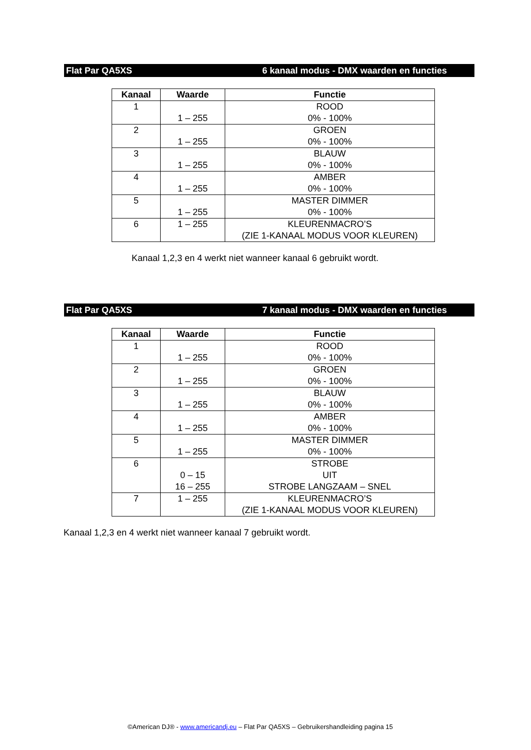Flat Par QA5XS 6 kanaal modus - DMX waarden en functies
| Kanaal | Waarde | Functie |
| --- | --- | --- |
| 1 | 1 – 255 | ROOD 0% - 100% |
| 2 | 1 – 255 | GROEN 0% - 100% |
| 3 | 1 – 255 | BLAUW 0% - 100% |
| 4 | 1 – 255 | AMBER 0% - 100% |
| 5 | 1 – 255 | MASTER DIMMER 0% - 100% |
| 6 | 1 – 255 | KLEURENMACRO’S (ZIE 1-KANAAL MODUS VOOR KLEUREN) |
Kanaal 1,2,3 en 4 werkt niet wanneer kanaal 6 gebruikt wordt.
Flat Par QA5XS 7 kanaal modus - DMX waarden en functies
| Kanaal | Waarde | Functie |
| --- | --- | --- |
| 1 | 1 – 255 | ROOD 0% - 100% |
| 2 | 1 – 255 | GROEN 0% - 100% |
| 3 | 1 – 255 | BLAUW 0% - 100% |
| 4 | 1 – 255 | AMBER 0% - 100% |
| 5 | 1 – 255 | MASTER DIMMER 0% - 100% |
| 6 | 0 – 15 16 – 255 | STROBE UIT STROBE LANGZAAM – SNEL |
| 7 | 1 – 255 | KLEURENMACRO’S (ZIE 1-KANAAL MODUS VOOR KLEUREN) |
Kanaal 1,2,3 en 4 werkt niet wanneer kanaal 7 gebruikt wordt.
©American DJ® - www.americandj.eu – Flat Par QA5XS – Gebruikershandleiding pagina 15